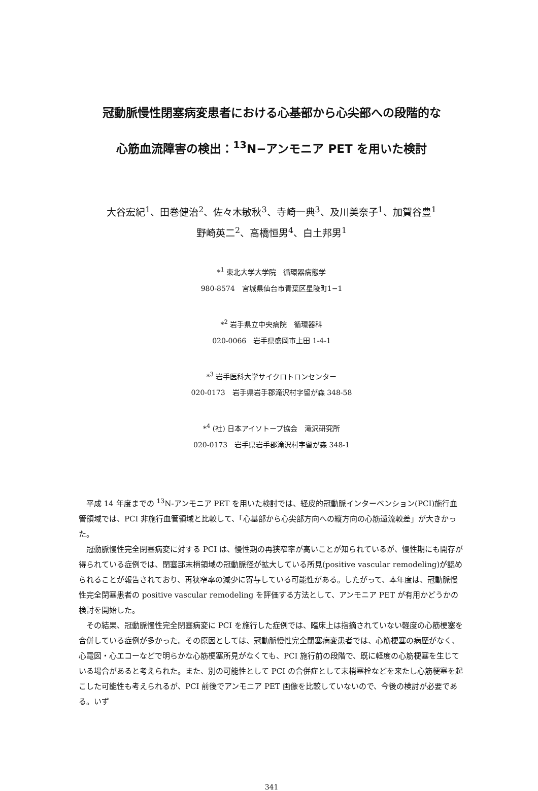冠動脈慢性閉塞病変患者における心基部から心尖部への段階的な
心筋血流障害の検出：<sup>13</sup>N−アンモニア PET を用いた検討
大谷宏紀<sup>1</sup>、田巻健治<sup>2</sup>、佐々木敏秋<sup>3</sup>、寺崎一典<sup>3</sup>、及川美奈子<sup>1</sup>、加賀谷豊<sup>1</sup>
野崎英二<sup>2</sup>、高橋恒男<sup>4</sup>、白土邦男<sup>1</sup>
*<sup>1</sup> 東北大学大学院　循環器病態学
980-8574　宮城県仙台市青葉区星陵町1−1
*<sup>2</sup> 岩手県立中央病院　循環器科
020-0066　岩手県盛岡市上田 1-4-1
*<sup>3</sup> 岩手医科大学サイクロトロンセンター
020-0173　岩手県岩手郡滝沢村字留が森 348-58
*<sup>4</sup> (社) 日本アイソトープ協会　滝沢研究所
020-0173　岩手県岩手郡滝沢村字留が森 348-1
平成 14 年度までの <sup>13</sup>N-アンモニア PET を用いた検討では、経皮的冠動脈インターベンション(PCI)施行血管領域では、PCI 非施行血管領域と比較して、「心基部から心尖部方向への縦方向の心筋還流較差」が大きかった。
冠動脈慢性完全閉塞病変に対する PCI は、慢性期の再狭窄率が高いことが知られているが、慢性期にも開存が得られている症例では、閉塞部末梢領域の冠動脈径が拡大している所見(positive vascular remodeling)が認められることが報告されており、再狭窄率の減少に寄与している可能性がある。したがって、本年度は、冠動脈慢性完全閉塞患者の positive vascular remodeling を評価する方法として、アンモニア PET が有用かどうかの検討を開始した。
その結果、冠動脈慢性完全閉塞病変に PCI を施行した症例では、臨床上は指摘されていない軽度の心筋梗塞を合併している症例が多かった。その原因としては、冠動脈慢性完全閉塞病変患者では、心筋梗塞の病歴がなく、心電図・心エコーなどで明らかな心筋梗塞所見がなくても、PCI 施行前の段階で、既に軽度の心筋梗塞を生じている場合があると考えられた。また、別の可能性として PCI の合併症として末梢塞栓などを来たし心筋梗塞を起こした可能性も考えられるが、PCI 前後でアンモニア PET 画像を比較していないので、今後の検討が必要である。いず
341